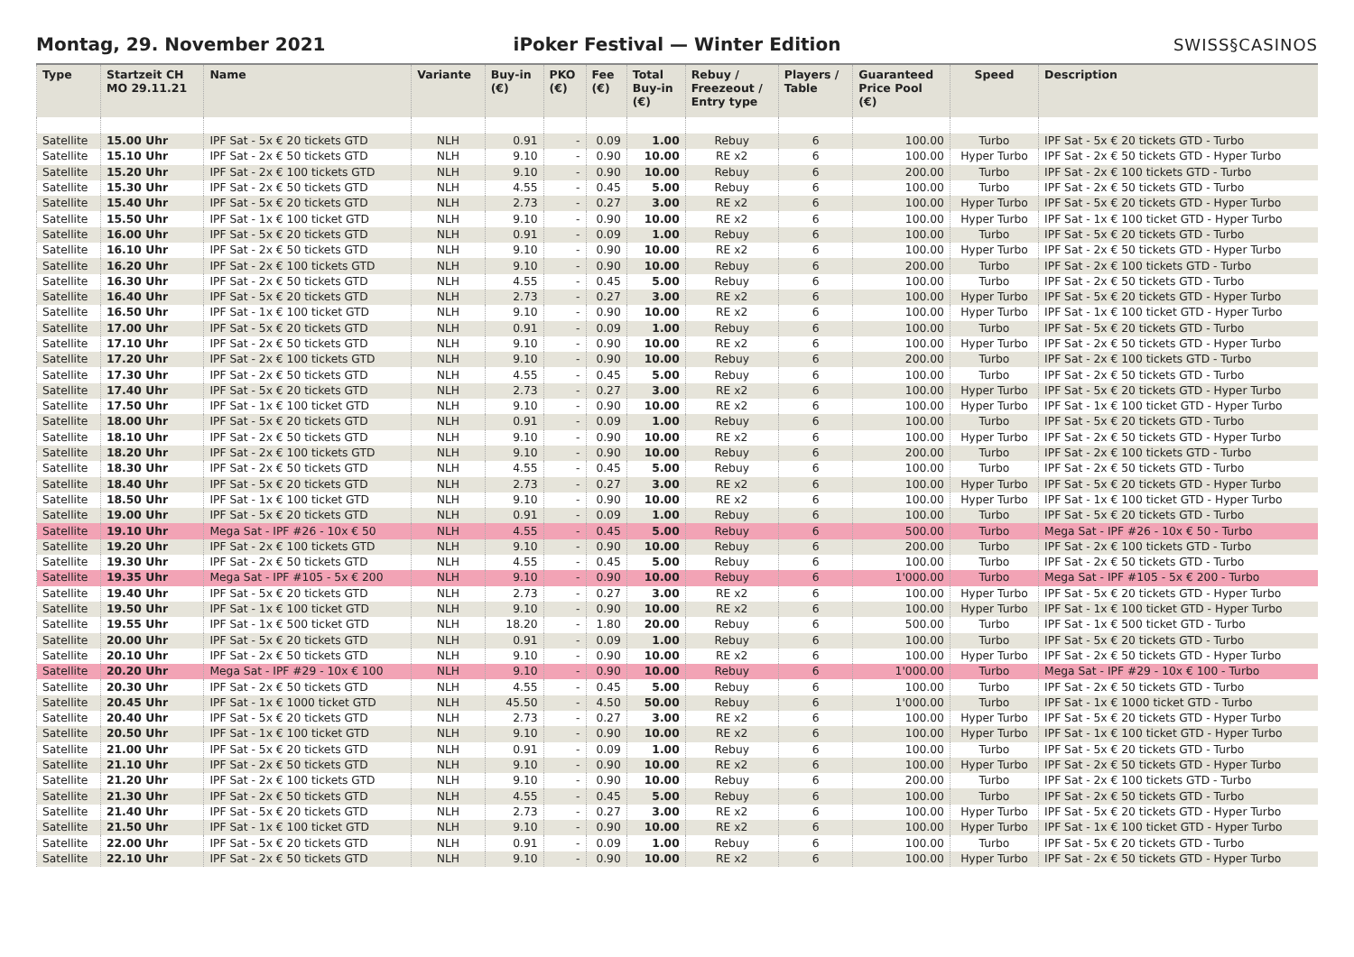Montag, 29. November 2021
iPoker Festival — Winter Edition
SWISS§CASINOS
| Type | Startzeit CH MO 29.11.21 | Name | Variante | Buy-in (€) | PKO (€) | Fee (€) | Total Buy-in (€) | Rebuy / Freezeout / Entry type | Players / Table | Guaranteed Price Pool (€) | Speed | Description |
| --- | --- | --- | --- | --- | --- | --- | --- | --- | --- | --- | --- | --- |
| Satellite | 15.00 Uhr | IPF Sat - 5x € 20 tickets GTD | NLH | 0.91 | - | 0.09 | 1.00 | Rebuy | 6 | 100.00 | Turbo | IPF Sat - 5x € 20 tickets GTD - Turbo |
| Satellite | 15.10 Uhr | IPF Sat - 2x € 50 tickets GTD | NLH | 9.10 | - | 0.90 | 10.00 | RE x2 | 6 | 100.00 | Hyper Turbo | IPF Sat - 2x € 50 tickets GTD - Hyper Turbo |
| Satellite | 15.20 Uhr | IPF Sat - 2x € 100 tickets GTD | NLH | 9.10 | - | 0.90 | 10.00 | Rebuy | 6 | 200.00 | Turbo | IPF Sat - 2x € 100 tickets GTD - Turbo |
| Satellite | 15.30 Uhr | IPF Sat - 2x € 50 tickets GTD | NLH | 4.55 | - | 0.45 | 5.00 | Rebuy | 6 | 100.00 | Turbo | IPF Sat - 2x € 50 tickets GTD - Turbo |
| Satellite | 15.40 Uhr | IPF Sat - 5x € 20 tickets GTD | NLH | 2.73 | - | 0.27 | 3.00 | RE x2 | 6 | 100.00 | Hyper Turbo | IPF Sat - 5x € 20 tickets GTD - Hyper Turbo |
| Satellite | 15.50 Uhr | IPF Sat - 1x € 100 ticket GTD | NLH | 9.10 | - | 0.90 | 10.00 | RE x2 | 6 | 100.00 | Hyper Turbo | IPF Sat - 1x € 100 ticket GTD - Hyper Turbo |
| Satellite | 16.00 Uhr | IPF Sat - 5x € 20 tickets GTD | NLH | 0.91 | - | 0.09 | 1.00 | Rebuy | 6 | 100.00 | Turbo | IPF Sat - 5x € 20 tickets GTD - Turbo |
| Satellite | 16.10 Uhr | IPF Sat - 2x € 50 tickets GTD | NLH | 9.10 | - | 0.90 | 10.00 | RE x2 | 6 | 100.00 | Hyper Turbo | IPF Sat - 2x € 50 tickets GTD - Hyper Turbo |
| Satellite | 16.20 Uhr | IPF Sat - 2x € 100 tickets GTD | NLH | 9.10 | - | 0.90 | 10.00 | Rebuy | 6 | 200.00 | Turbo | IPF Sat - 2x € 100 tickets GTD - Turbo |
| Satellite | 16.30 Uhr | IPF Sat - 2x € 50 tickets GTD | NLH | 4.55 | - | 0.45 | 5.00 | Rebuy | 6 | 100.00 | Turbo | IPF Sat - 2x € 50 tickets GTD - Turbo |
| Satellite | 16.40 Uhr | IPF Sat - 5x € 20 tickets GTD | NLH | 2.73 | - | 0.27 | 3.00 | RE x2 | 6 | 100.00 | Hyper Turbo | IPF Sat - 5x € 20 tickets GTD - Hyper Turbo |
| Satellite | 16.50 Uhr | IPF Sat - 1x € 100 ticket GTD | NLH | 9.10 | - | 0.90 | 10.00 | RE x2 | 6 | 100.00 | Hyper Turbo | IPF Sat - 1x € 100 ticket GTD - Hyper Turbo |
| Satellite | 17.00 Uhr | IPF Sat - 5x € 20 tickets GTD | NLH | 0.91 | - | 0.09 | 1.00 | Rebuy | 6 | 100.00 | Turbo | IPF Sat - 5x € 20 tickets GTD - Turbo |
| Satellite | 17.10 Uhr | IPF Sat - 2x € 50 tickets GTD | NLH | 9.10 | - | 0.90 | 10.00 | RE x2 | 6 | 100.00 | Hyper Turbo | IPF Sat - 2x € 50 tickets GTD - Hyper Turbo |
| Satellite | 17.20 Uhr | IPF Sat - 2x € 100 tickets GTD | NLH | 9.10 | - | 0.90 | 10.00 | Rebuy | 6 | 200.00 | Turbo | IPF Sat - 2x € 100 tickets GTD - Turbo |
| Satellite | 17.30 Uhr | IPF Sat - 2x € 50 tickets GTD | NLH | 4.55 | - | 0.45 | 5.00 | Rebuy | 6 | 100.00 | Turbo | IPF Sat - 2x € 50 tickets GTD - Turbo |
| Satellite | 17.40 Uhr | IPF Sat - 5x € 20 tickets GTD | NLH | 2.73 | - | 0.27 | 3.00 | RE x2 | 6 | 100.00 | Hyper Turbo | IPF Sat - 5x € 20 tickets GTD - Hyper Turbo |
| Satellite | 17.50 Uhr | IPF Sat - 1x € 100 ticket GTD | NLH | 9.10 | - | 0.90 | 10.00 | RE x2 | 6 | 100.00 | Hyper Turbo | IPF Sat - 1x € 100 ticket GTD - Hyper Turbo |
| Satellite | 18.00 Uhr | IPF Sat - 5x € 20 tickets GTD | NLH | 0.91 | - | 0.09 | 1.00 | Rebuy | 6 | 100.00 | Turbo | IPF Sat - 5x € 20 tickets GTD - Turbo |
| Satellite | 18.10 Uhr | IPF Sat - 2x € 50 tickets GTD | NLH | 9.10 | - | 0.90 | 10.00 | RE x2 | 6 | 100.00 | Hyper Turbo | IPF Sat - 2x € 50 tickets GTD - Hyper Turbo |
| Satellite | 18.20 Uhr | IPF Sat - 2x € 100 tickets GTD | NLH | 9.10 | - | 0.90 | 10.00 | Rebuy | 6 | 200.00 | Turbo | IPF Sat - 2x € 100 tickets GTD - Turbo |
| Satellite | 18.30 Uhr | IPF Sat - 2x € 50 tickets GTD | NLH | 4.55 | - | 0.45 | 5.00 | Rebuy | 6 | 100.00 | Turbo | IPF Sat - 2x € 50 tickets GTD - Turbo |
| Satellite | 18.40 Uhr | IPF Sat - 5x € 20 tickets GTD | NLH | 2.73 | - | 0.27 | 3.00 | RE x2 | 6 | 100.00 | Hyper Turbo | IPF Sat - 5x € 20 tickets GTD - Hyper Turbo |
| Satellite | 18.50 Uhr | IPF Sat - 1x € 100 ticket GTD | NLH | 9.10 | - | 0.90 | 10.00 | RE x2 | 6 | 100.00 | Hyper Turbo | IPF Sat - 1x € 100 ticket GTD - Hyper Turbo |
| Satellite | 19.00 Uhr | IPF Sat - 5x € 20 tickets GTD | NLH | 0.91 | - | 0.09 | 1.00 | Rebuy | 6 | 100.00 | Turbo | IPF Sat - 5x € 20 tickets GTD - Turbo |
| Satellite | 19.10 Uhr | Mega Sat - IPF #26 - 10x € 50 | NLH | 4.55 | - | 0.45 | 5.00 | Rebuy | 6 | 500.00 | Turbo | Mega Sat - IPF #26 - 10x € 50 - Turbo |
| Satellite | 19.20 Uhr | IPF Sat - 2x € 100 tickets GTD | NLH | 9.10 | - | 0.90 | 10.00 | Rebuy | 6 | 200.00 | Turbo | IPF Sat - 2x € 100 tickets GTD - Turbo |
| Satellite | 19.30 Uhr | IPF Sat - 2x € 50 tickets GTD | NLH | 4.55 | - | 0.45 | 5.00 | Rebuy | 6 | 100.00 | Turbo | IPF Sat - 2x € 50 tickets GTD - Turbo |
| Satellite | 19.35 Uhr | Mega Sat - IPF #105 - 5x € 200 | NLH | 9.10 | - | 0.90 | 10.00 | Rebuy | 6 | 1'000.00 | Turbo | Mega Sat - IPF #105 - 5x € 200 - Turbo |
| Satellite | 19.40 Uhr | IPF Sat - 5x € 20 tickets GTD | NLH | 2.73 | - | 0.27 | 3.00 | RE x2 | 6 | 100.00 | Hyper Turbo | IPF Sat - 5x € 20 tickets GTD - Hyper Turbo |
| Satellite | 19.50 Uhr | IPF Sat - 1x € 100 ticket GTD | NLH | 9.10 | - | 0.90 | 10.00 | RE x2 | 6 | 100.00 | Hyper Turbo | IPF Sat - 1x € 100 ticket GTD - Hyper Turbo |
| Satellite | 19.55 Uhr | IPF Sat - 1x € 500 ticket GTD | NLH | 18.20 | - | 1.80 | 20.00 | Rebuy | 6 | 500.00 | Turbo | IPF Sat - 1x € 500 ticket GTD - Turbo |
| Satellite | 20.00 Uhr | IPF Sat - 5x € 20 tickets GTD | NLH | 0.91 | - | 0.09 | 1.00 | Rebuy | 6 | 100.00 | Turbo | IPF Sat - 5x € 20 tickets GTD - Turbo |
| Satellite | 20.10 Uhr | IPF Sat - 2x € 50 tickets GTD | NLH | 9.10 | - | 0.90 | 10.00 | RE x2 | 6 | 100.00 | Hyper Turbo | IPF Sat - 2x € 50 tickets GTD - Hyper Turbo |
| Satellite | 20.20 Uhr | Mega Sat - IPF #29 - 10x € 100 | NLH | 9.10 | - | 0.90 | 10.00 | Rebuy | 6 | 1'000.00 | Turbo | Mega Sat - IPF #29 - 10x € 100 - Turbo |
| Satellite | 20.30 Uhr | IPF Sat - 2x € 50 tickets GTD | NLH | 4.55 | - | 0.45 | 5.00 | Rebuy | 6 | 100.00 | Turbo | IPF Sat - 2x € 50 tickets GTD - Turbo |
| Satellite | 20.45 Uhr | IPF Sat - 1x € 1000 ticket GTD | NLH | 45.50 | - | 4.50 | 50.00 | Rebuy | 6 | 1'000.00 | Turbo | IPF Sat - 1x € 1000 ticket GTD - Turbo |
| Satellite | 20.40 Uhr | IPF Sat - 5x € 20 tickets GTD | NLH | 2.73 | - | 0.27 | 3.00 | RE x2 | 6 | 100.00 | Hyper Turbo | IPF Sat - 5x € 20 tickets GTD - Hyper Turbo |
| Satellite | 20.50 Uhr | IPF Sat - 1x € 100 ticket GTD | NLH | 9.10 | - | 0.90 | 10.00 | RE x2 | 6 | 100.00 | Hyper Turbo | IPF Sat - 1x € 100 ticket GTD - Hyper Turbo |
| Satellite | 21.00 Uhr | IPF Sat - 5x € 20 tickets GTD | NLH | 0.91 | - | 0.09 | 1.00 | Rebuy | 6 | 100.00 | Turbo | IPF Sat - 5x € 20 tickets GTD - Turbo |
| Satellite | 21.10 Uhr | IPF Sat - 2x € 50 tickets GTD | NLH | 9.10 | - | 0.90 | 10.00 | RE x2 | 6 | 100.00 | Hyper Turbo | IPF Sat - 2x € 50 tickets GTD - Hyper Turbo |
| Satellite | 21.20 Uhr | IPF Sat - 2x € 100 tickets GTD | NLH | 9.10 | - | 0.90 | 10.00 | Rebuy | 6 | 200.00 | Turbo | IPF Sat - 2x € 100 tickets GTD - Turbo |
| Satellite | 21.30 Uhr | IPF Sat - 2x € 50 tickets GTD | NLH | 4.55 | - | 0.45 | 5.00 | Rebuy | 6 | 100.00 | Turbo | IPF Sat - 2x € 50 tickets GTD - Turbo |
| Satellite | 21.40 Uhr | IPF Sat - 5x € 20 tickets GTD | NLH | 2.73 | - | 0.27 | 3.00 | RE x2 | 6 | 100.00 | Hyper Turbo | IPF Sat - 5x € 20 tickets GTD - Hyper Turbo |
| Satellite | 21.50 Uhr | IPF Sat - 1x € 100 ticket GTD | NLH | 9.10 | - | 0.90 | 10.00 | RE x2 | 6 | 100.00 | Hyper Turbo | IPF Sat - 1x € 100 ticket GTD - Hyper Turbo |
| Satellite | 22.00 Uhr | IPF Sat - 5x € 20 tickets GTD | NLH | 0.91 | - | 0.09 | 1.00 | Rebuy | 6 | 100.00 | Turbo | IPF Sat - 5x € 20 tickets GTD - Turbo |
| Satellite | 22.10 Uhr | IPF Sat - 2x € 50 tickets GTD | NLH | 9.10 | - | 0.90 | 10.00 | RE x2 | 6 | 100.00 | Hyper Turbo | IPF Sat - 2x € 50 tickets GTD - Hyper Turbo |